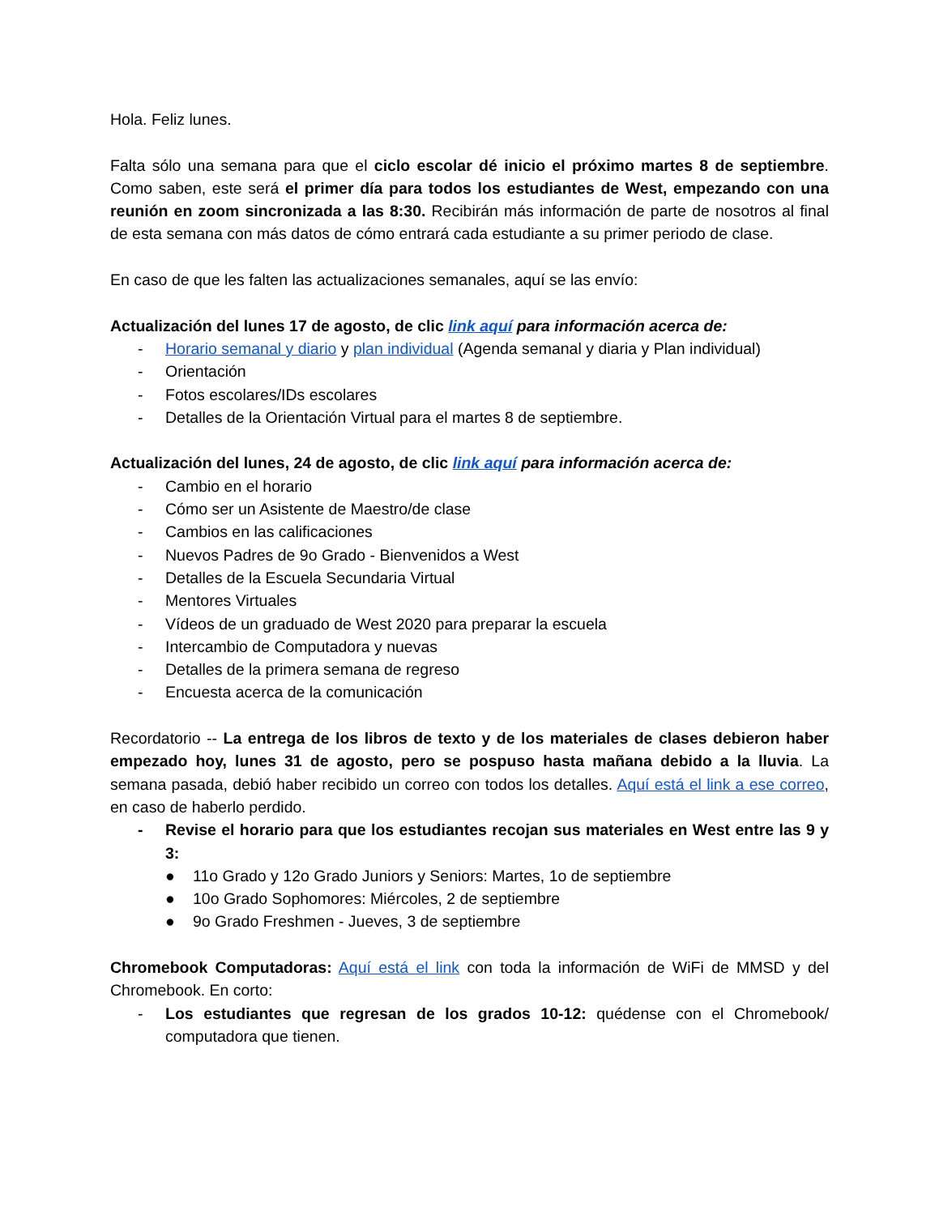Hola. Feliz lunes.
Falta sólo una semana para que el ciclo escolar dé inicio el próximo martes 8 de septiembre. Como saben, este será el primer día para todos los estudiantes de West, empezando con una reunión en zoom sincronizada a las 8:30. Recibirán más información de parte de nosotros al final de esta semana con más datos de cómo entrará cada estudiante a su primer periodo de clase.
En caso de que les falten las actualizaciones semanales, aquí se las envío:
Actualización del lunes 17 de agosto, de clic link aquí para información acerca de:
- Horario semanal y diario y plan individual (Agenda semanal y diaria y Plan individual)
- Orientación
- Fotos escolares/IDs escolares
- Detalles de la Orientación Virtual para el martes 8 de septiembre.
Actualización del lunes, 24 de agosto, de clic link aquí para información acerca de:
- Cambio en el horario
- Cómo ser un Asistente de Maestro/de clase
- Cambios en las calificaciones
- Nuevos Padres de 9o Grado - Bienvenidos a West
- Detalles de la Escuela Secundaria Virtual
- Mentores Virtuales
- Vídeos de un graduado de West 2020 para preparar la escuela
- Intercambio de Computadora y nuevas
- Detalles de la primera semana de regreso
- Encuesta acerca de la comunicación
Recordatorio -- La entrega de los libros de texto y de los materiales de clases debieron haber empezado hoy, lunes 31 de agosto, pero se pospuso hasta mañana debido a la lluvia. La semana pasada, debió haber recibido un correo con todos los detalles. Aquí está el link a ese correo, en caso de haberlo perdido.
- Revise el horario para que los estudiantes recojan sus materiales en West entre las 9 y 3:
● 11o Grado y 12o Grado Juniors y Seniors: Martes, 1o de septiembre
● 10o Grado Sophomores: Miércoles, 2 de septiembre
● 9o Grado Freshmen - Jueves, 3 de septiembre
Chromebook Computadoras: Aquí está el link con toda la información de WiFi de MMSD y del Chromebook. En corto:
- Los estudiantes que regresan de los grados 10-12: quédense con el Chromebook/ computadora que tienen.